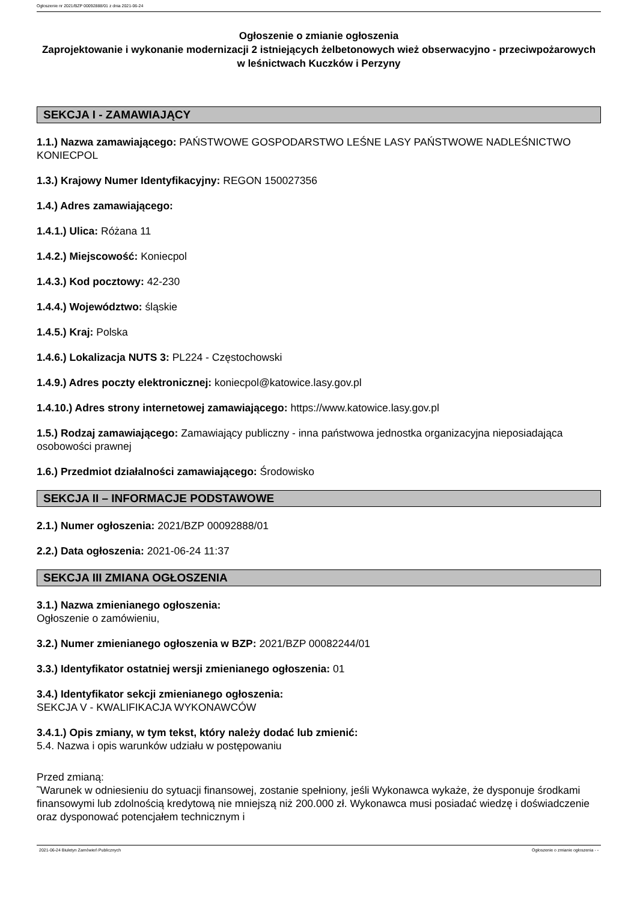Ogłoszenie nr 2021/BZP 00092888/01 z dnia 2021-06-24
Ogłoszenie o zmianie ogłoszenia
Zaprojektowanie i wykonanie modernizacji 2 istniejących żelbetonowych wież obserwacyjno - przeciwpożarowych w leśnictwach Kuczków i Perzyny
SEKCJA I - ZAMAWIAJĄCY
1.1.) Nazwa zamawiającego: PAŃSTWOWE GOSPODARSTWO LEŚNE LASY PAŃSTWOWE NADLEŚNICTWO KONIECPOL
1.3.) Krajowy Numer Identyfikacyjny: REGON 150027356
1.4.) Adres zamawiającego:
1.4.1.) Ulica: Różana 11
1.4.2.) Miejscowość: Koniecpol
1.4.3.) Kod pocztowy: 42-230
1.4.4.) Województwo: śląskie
1.4.5.) Kraj: Polska
1.4.6.) Lokalizacja NUTS 3: PL224 - Częstochowski
1.4.9.) Adres poczty elektronicznej: koniecpol@katowice.lasy.gov.pl
1.4.10.) Adres strony internetowej zamawiającego: https://www.katowice.lasy.gov.pl
1.5.) Rodzaj zamawiającego: Zamawiający publiczny - inna państwowa jednostka organizacyjna nieposiadająca osobowości prawnej
1.6.) Przedmiot działalności zamawiającego: Środowisko
SEKCJA II – INFORMACJE PODSTAWOWE
2.1.) Numer ogłoszenia: 2021/BZP 00092888/01
2.2.) Data ogłoszenia: 2021-06-24 11:37
SEKCJA III ZMIANA OGŁOSZENIA
3.1.) Nazwa zmienianego ogłoszenia:
Ogłoszenie o zamówieniu,
3.2.) Numer zmienianego ogłoszenia w BZP: 2021/BZP 00082244/01
3.3.) Identyfikator ostatniej wersji zmienianego ogłoszenia: 01
3.4.) Identyfikator sekcji zmienianego ogłoszenia:
SEKCJA V - KWALIFIKACJA WYKONAWCÓW
3.4.1.) Opis zmiany, w tym tekst, który należy dodać lub zmienić:
5.4. Nazwa i opis warunków udziału w postępowaniu
Przed zmianą:
˜Warunek w odniesieniu do sytuacji finansowej, zostanie spełniony, jeśli Wykonawca wykaże, że dysponuje środkami finansowymi lub zdolnością kredytową nie mniejszą niż 200.000 zł. Wykonawca musi posiadać wiedzę i doświadczenie oraz dysponować potencjałem technicznym i
2021-06-24 Biuletyn Zamówień Publicznych Ogłoszenie o zmianie ogłoszenia - -